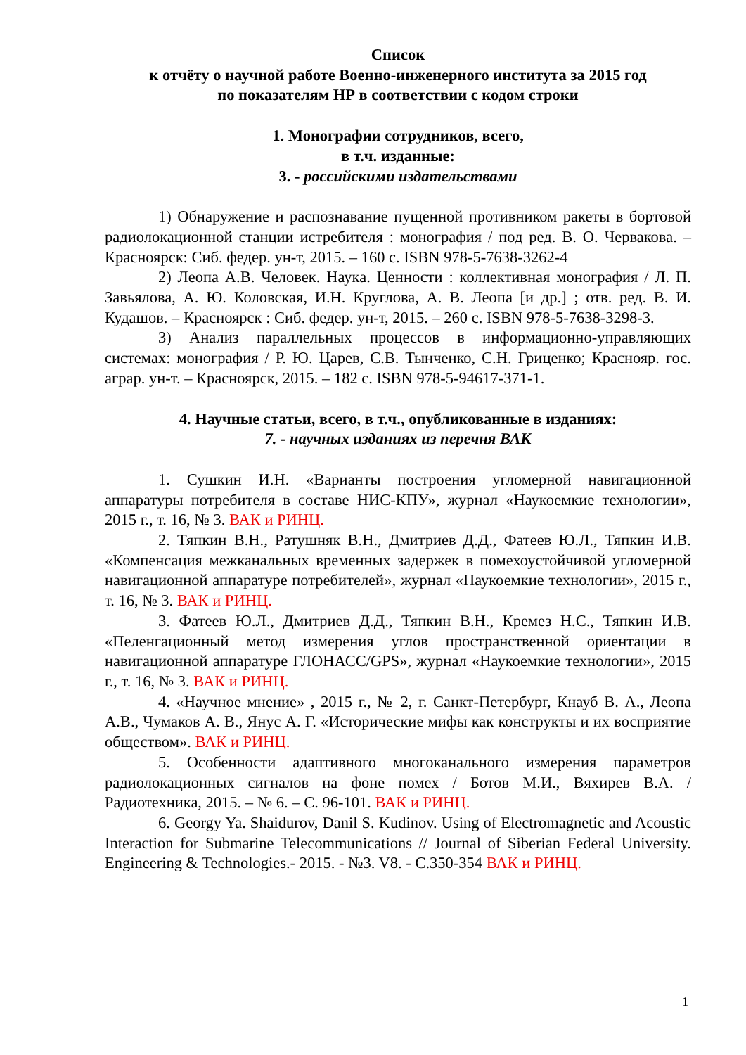Список
к отчёту о научной работе Военно-инженерного института за 2015 год
по показателям НР в соответствии с кодом строки
1. Монографии сотрудников, всего,
в т.ч. изданные:
3. - российскими издательствами
1) Обнаружение и распознавание пущенной противником ракеты в бортовой радиолокационной станции истребителя : монография / под ред. В. О. Червакова. – Красноярск: Сиб. федер. ун-т, 2015. – 160 с. ISBN 978-5-7638-3262-4
2) Леопа А.В. Человек. Наука. Ценности : коллективная монография / Л. П. Завьялова, А. Ю. Коловская, И.Н. Круглова, А. В. Леопа [и др.] ; отв. ред. В. И. Кудашов. – Красноярск : Сиб. федер. ун-т, 2015. – 260 с. ISBN 978-5-7638-3298-3.
3) Анализ параллельных процессов в информационно-управляющих системах: монография / Р. Ю. Царев, С.В. Тынченко, С.Н. Гриценко; Краснояр. гос. аграр. ун-т. – Красноярск, 2015. – 182 с. ISBN 978-5-94617-371-1.
4. Научные статьи, всего, в т.ч., опубликованные в изданиях:
7. - научных изданиях из перечня ВАК
1. Сушкин И.Н. «Варианты построения угломерной навигационной аппаратуры потребителя в составе НИС-КПУ», журнал «Наукоемкие технологии», 2015 г., т. 16, № 3. ВАК и РИНЦ.
2. Тяпкин В.Н., Ратушняк В.Н., Дмитриев Д.Д., Фатеев Ю.Л., Тяпкин И.В. «Компенсация межканальных временных задержек в помехоустойчивой угломерной навигационной аппаратуре потребителей», журнал «Наукоемкие технологии», 2015 г., т. 16, № 3. ВАК и РИНЦ.
3. Фатеев Ю.Л., Дмитриев Д.Д., Тяпкин В.Н., Кремез Н.С., Тяпкин И.В. «Пеленгационный метод измерения углов пространственной ориентации в навигационной аппаратуре ГЛОНАСС/GPS», журнал «Наукоемкие технологии», 2015 г., т. 16, № 3. ВАК и РИНЦ.
4. «Научное мнение» , 2015 г., № 2, г. Санкт-Петербург, Кнауб В. А., Леопа А.В., Чумаков А. В., Янус А. Г. «Исторические мифы как конструкты и их восприятие обществом». ВАК и РИНЦ.
5. Особенности адаптивного многоканального измерения параметров радиолокационных сигналов на фоне помех / Ботов М.И., Вяхирев В.А. / Радиотехника, 2015. – № 6. – С. 96-101. ВАК и РИНЦ.
6. Georgy Ya. Shaidurov, Danil S. Kudinov. Using of Electromagnetic and Acoustic Interaction for Submarine Telecommunications // Journal of Siberian Federal University. Engineering & Technologies.- 2015. - №3. V8. - С.350-354 ВАК и РИНЦ.
1